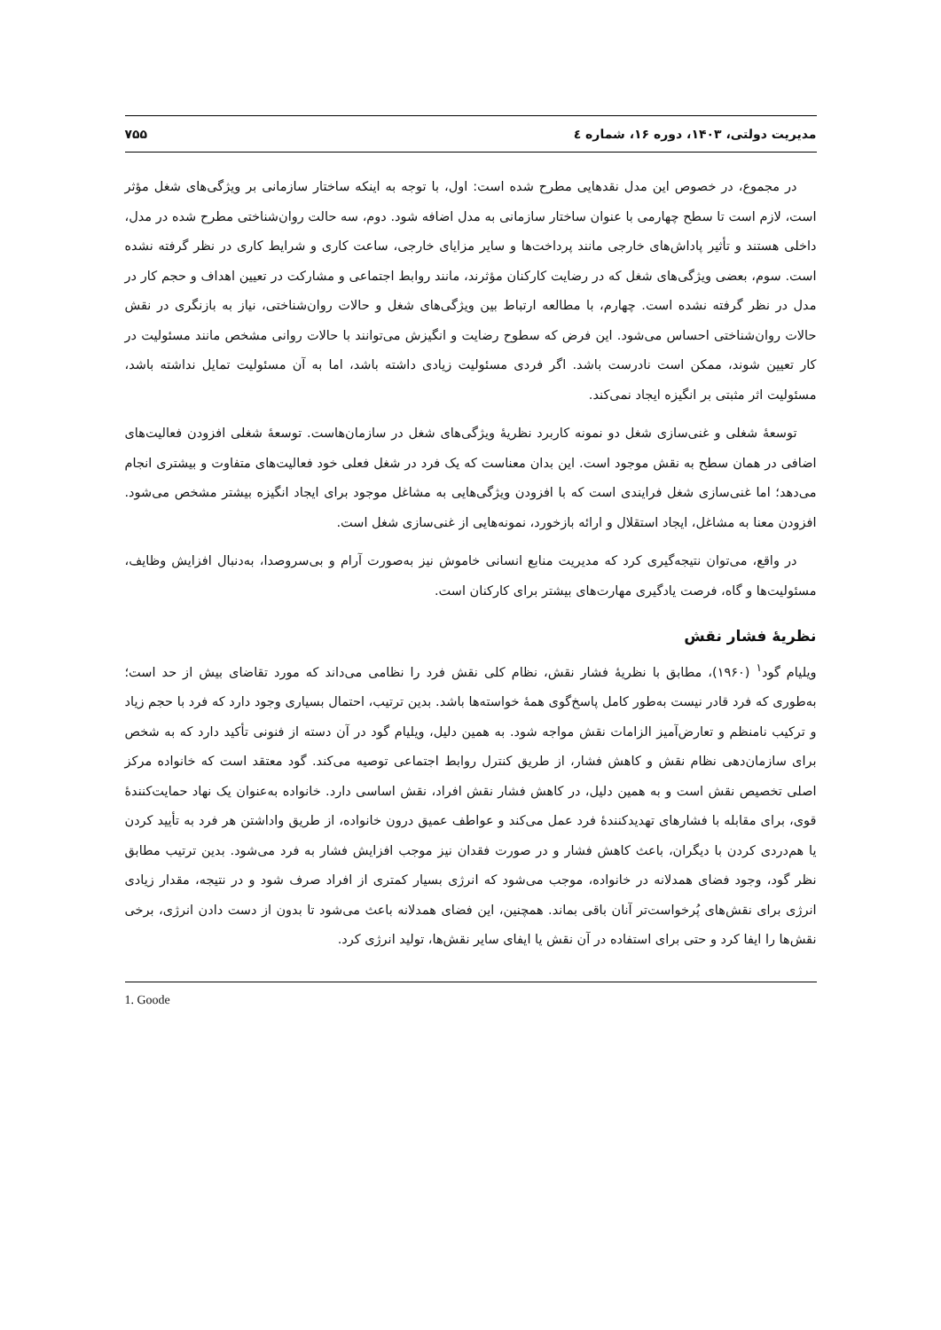مدیریت دولتی، ۱۴۰۳، دوره ۱۶، شماره ٤ ۷۵۵
در مجموع، در خصوص این مدل نقدهایی مطرح شده است: اول، با توجه به اینکه ساختار سازمانی بر ویژگی‌های شغل مؤثر است، لازم است تا سطح چهارمی با عنوان ساختار سازمانی به مدل اضافه شود. دوم، سه حالت روان‌شناختی مطرح شده در مدل، داخلی هستند و تأثیر پاداش‌های خارجی مانند پرداخت‌ها و سایر مزایای خارجی، ساعت کاری و شرایط کاری در نظر گرفته نشده است. سوم، بعضی ویژگی‌های شغل که در رضایت کارکنان مؤثرند، مانند روابط اجتماعی و مشارکت در تعیین اهداف و حجم کار در مدل در نظر گرفته نشده است. چهارم، با مطالعه ارتباط بین ویژگی‌های شغل و حالات روان‌شناختی، نیاز به بازنگری در نقش حالات روان‌شناختی احساس می‌شود. این فرض که سطوح رضایت و انگیزش می‌توانند با حالات روانی مشخص مانند مسئولیت در کار تعیین شوند، ممکن است نادرست باشد. اگر فردی مسئولیت زیادی داشته باشد، اما به آن مسئولیت تمایل نداشته باشد، مسئولیت اثر مثبتی بر انگیزه ایجاد نمی‌کند.
توسعهٔ شغلی و غنی‌سازی شغل دو نمونه کاربرد نظریهٔ ویژگی‌های شغل در سازمان‌هاست. توسعهٔ شغلی افزودن فعالیت‌های اضافی در همان سطح به نقش موجود است. این بدان معناست که یک فرد در شغل فعلی خود فعالیت‌های متفاوت و بیشتری انجام می‌دهد؛ اما غنی‌سازی شغل فرایندی است که با افزودن ویژگی‌هایی به مشاغل موجود برای ایجاد انگیزه بیشتر مشخص می‌شود. افزودن معنا به مشاغل، ایجاد استقلال و ارائه بازخورد، نمونه‌هایی از غنی‌سازی شغل است.
در واقع، می‌توان نتیجه‌گیری کرد که مدیریت منابع انسانی خاموش نیز به‌صورت آرام و بی‌سروصدا، به‌دنبال افزایش وظایف، مسئولیت‌ها و گاه، فرصت یادگیری مهارت‌های بیشتر برای کارکنان است.
نظریهٔ فشار نقش
ویلیام گود<sup>۱</sup> (۱۹۶۰)، مطابق با نظریهٔ فشار نقش، نظام کلی نقش فرد را نظامی می‌داند که مورد تقاضای بیش از حد است؛ به‌طوری که فرد قادر نیست به‌طور کامل پاسخ‌گوی همهٔ خواسته‌ها باشد. بدین ترتیب، احتمال بسیاری وجود دارد که فرد با حجم زیاد و ترکیب نامنظم و تعارض‌آمیز الزامات نقش مواجه شود. به همین دلیل، ویلیام گود در آن دسته از فنونی تأکید دارد که به شخص برای سازمان‌دهی نظام نقش و کاهش فشار، از طریق کنترل روابط اجتماعی توصیه می‌کند. گود معتقد است که خانواده مرکز اصلی تخصیص نقش است و به همین دلیل، در کاهش فشار نقش افراد، نقش اساسی دارد. خانواده به‌عنوان یک نهاد حمایت‌کنندهٔ قوی، برای مقابله با فشارهای تهدیدکنندهٔ فرد عمل می‌کند و عواطف عمیق درون خانواده، از طریق واداشتن هر فرد به تأیید کردن یا هم‌دردی کردن با دیگران، باعث کاهش فشار و در صورت فقدان نیز موجب افزایش فشار به فرد می‌شود. بدین ترتیب مطابق نظر گود، وجود فضای همدلانه در خانواده، موجب می‌شود که انرژی بسیار کمتری از افراد صرف شود و در نتیجه، مقدار زیادی انرژی برای نقش‌های پُرخواست‌تر آنان باقی بماند. همچنین، این فضای همدلانه باعث می‌شود تا بدون از دست دادن انرژی، برخی نقش‌ها را ایفا کرد و حتی برای استفاده در آن نقش یا ایفای سایر نقش‌ها، تولید انرژی کرد.
1. Goode